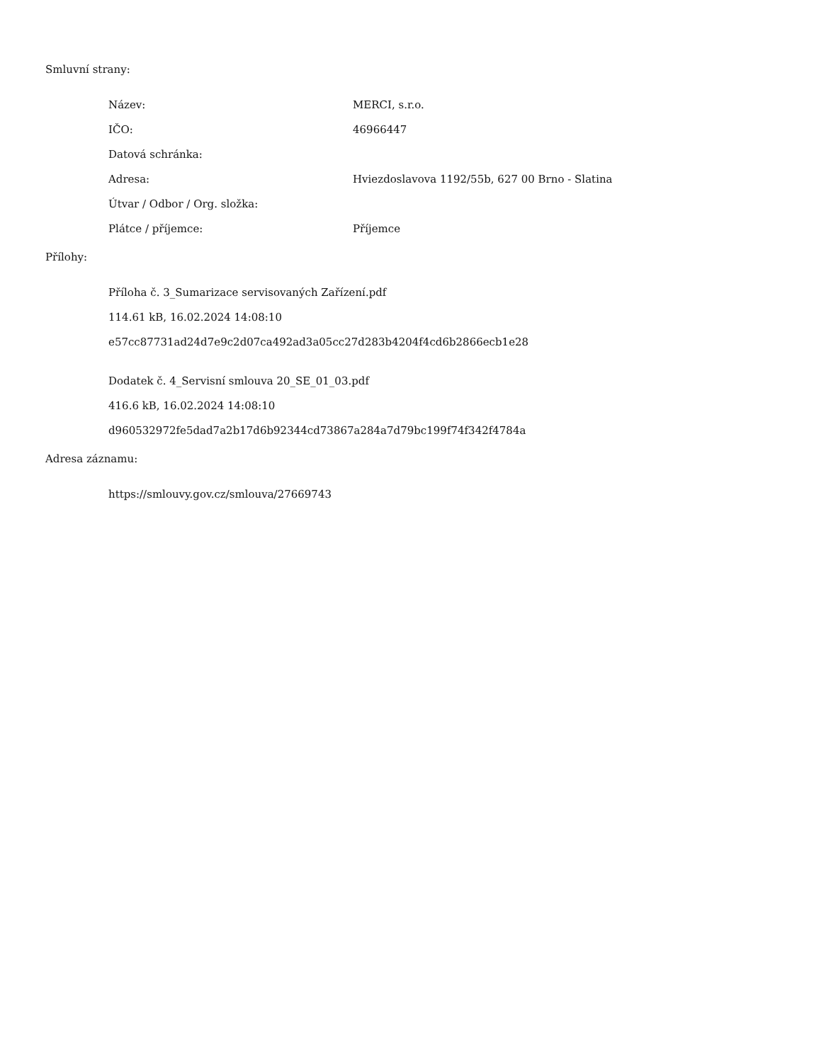Smluvní strany:
Název: MERCI, s.r.o.
IČO: 46966447
Datová schránka:
Adresa: Hviezdoslavova 1192/55b, 627 00 Brno - Slatina
Útvar / Odbor / Org. složka:
Plátce / příjemce: Příjemce
Přílohy:
Příloha č. 3_Sumarizace servisovaných Zařízení.pdf
114.61 kB, 16.02.2024 14:08:10
e57cc87731ad24d7e9c2d07ca492ad3a05cc27d283b4204f4cd6b2866ecb1e28
Dodatek č. 4_Servisní smlouva 20_SE_01_03.pdf
416.6 kB, 16.02.2024 14:08:10
d960532972fe5dad7a2b17d6b92344cd73867a284a7d79bc199f74f342f4784a
Adresa záznamu:
https://smlouvy.gov.cz/smlouva/27669743